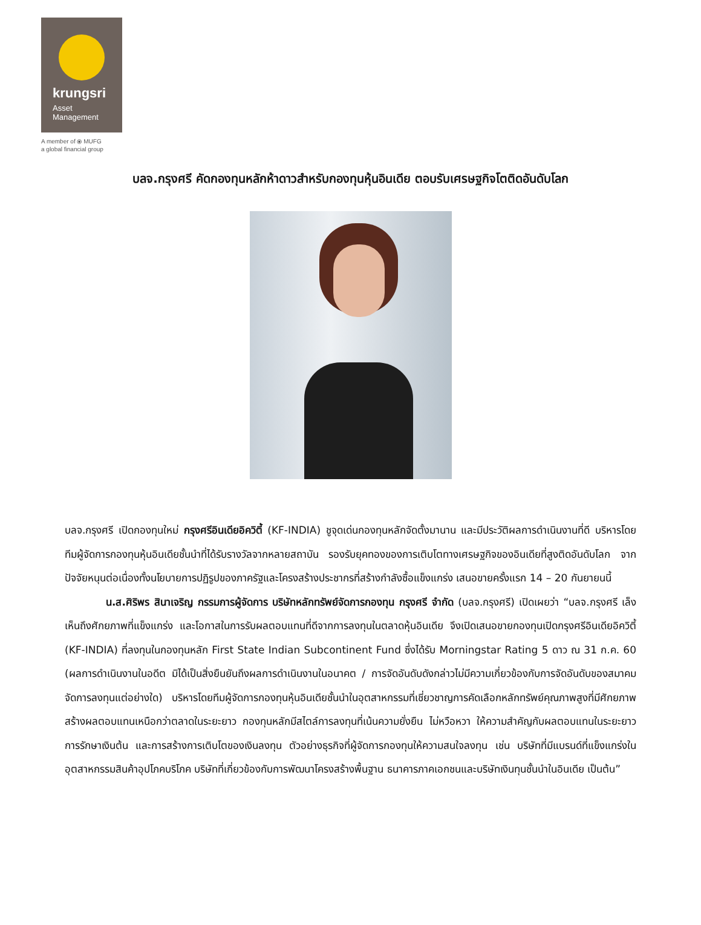krungsri
Asset
Management
A member of ⦿ MUFG
a global financial group
บลจ.กรุงศรี คัดกองทุนหลักห้าดาวสำหรับกองทุนหุ้นอินเดีย ตอบรับเศรษฐกิจโตติดอันดับโลก
บลจ.กรุงศรี เปิดกองทุนใหม่ กรุงศรีอินเดียอิควิตี้ (KF-INDIA) ชูจุดเด่นกองทุนหลักจัดตั้งมานาน และมีประวัติผลการดำเนินงานที่ดี บริหารโดยทีมผู้จัดการกองทุนหุ้นอินเดียชั้นนำที่ได้รับรางวัลจากหลายสถาบัน รองรับยุคทองของการเติบโตทางเศรษฐกิจของอินเดียที่สูงติดอันดับโลก จากปัจจัยหนุนต่อเนื่องทั้งนโยบายการปฏิรูปของภาครัฐและโครงสร้างประชากรที่สร้างกำลังซื้อแข็งแกร่ง เสนอขายครั้งแรก 14 – 20 กันยายนนี้
น.ส.ศิริพร สินาเจริญ กรรมการผู้จัดการ บริษัทหลักทรัพย์จัดการกองทุน กรุงศรี จำกัด (บลจ.กรุงศรี) เปิดเผยว่า “บลจ.กรุงศรี เล็งเห็นถึงศักยภาพที่แข็งแกร่ง และโอกาสในการรับผลตอบแทนที่ดีจากการลงทุนในตลาดหุ้นอินเดีย จึงเปิดเสนอขายกองทุนเปิดกรุงศรีอินเดียอิควิตี้ (KF-INDIA) ที่ลงทุนในกองทุนหลัก First State Indian Subcontinent Fund ซึ่งได้รับ Morningstar Rating 5 ดาว ณ 31 ก.ค. 60 (ผลการดำเนินงานในอดีต มิได้เป็นสิ่งยืนยันถึงผลการดำเนินงานในอนาคต / การจัดอันดับดังกล่าวไม่มีความเกี่ยวข้องกับการจัดอันดับของสมาคมจัดการลงทุนแต่อย่างใด) บริหารโดยทีมผู้จัดการกองทุนหุ้นอินเดียชั้นนำในอุตสาหกรรมที่เชี่ยวชาญการคัดเลือกหลักทรัพย์คุณภาพสูงที่มีศักยภาพสร้างผลตอบแทนเหนือกว่าตลาดในระยะยาว กองทุนหลักมีสไตล์การลงทุนที่เน้นความยั่งยืน ไม่หวือหวา ให้ความสำคัญกับผลตอบแทนในระยะยาว การรักษาเงินต้น และการสร้างการเติบโตของเงินลงทุน ตัวอย่างธุรกิจที่ผู้จัดการกองทุนให้ความสนใจลงทุน เช่น บริษัทที่มีแบรนด์ที่แข็งแกร่งในอุตสาหกรรมสินค้าอุปโภคบริโภค บริษัทที่เกี่ยวข้องกับการพัฒนาโครงสร้างพื้นฐาน ธนาคารภาคเอกชนและบริษัทเงินทุนชั้นนำในอินเดีย เป็นต้น”